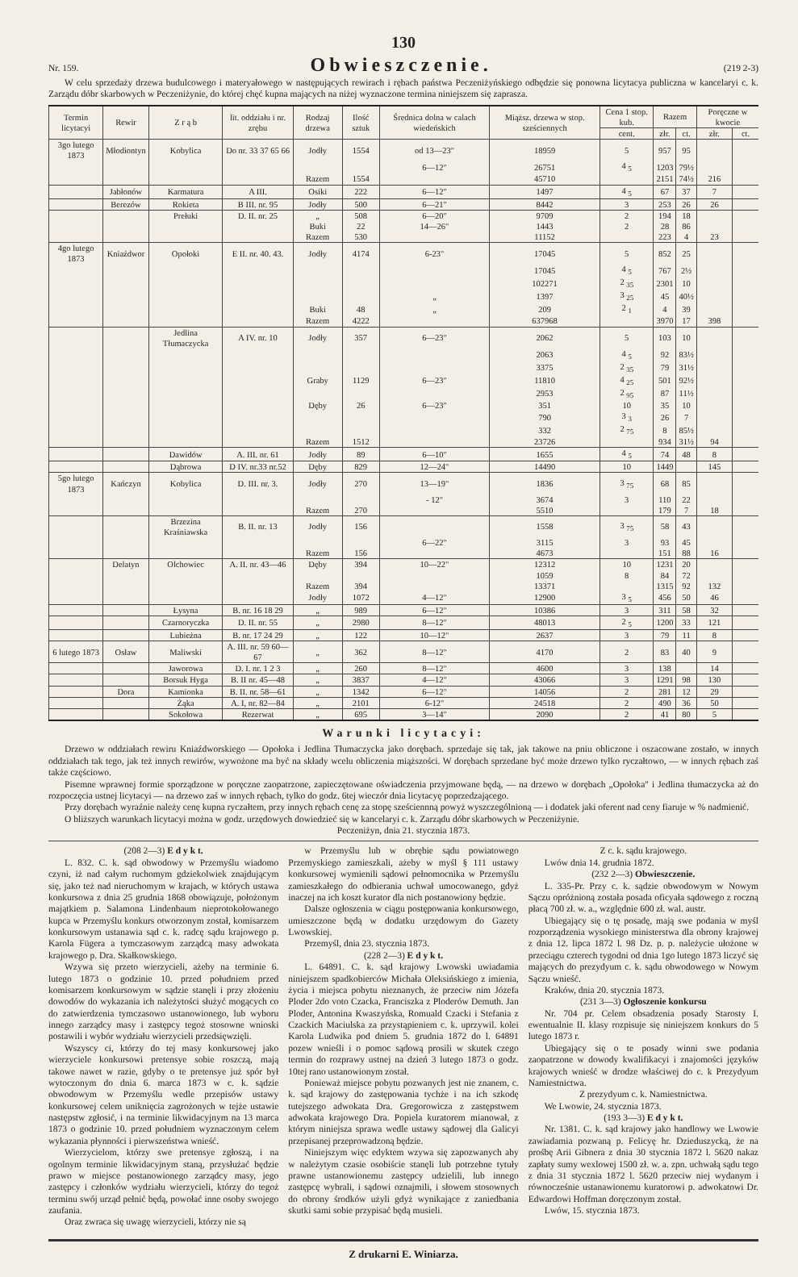130
Nr. 159. Obwieszczenie. (219 2-3)
W celu sprzedaży drzewa budulcowego i materyałowego w następujących rewirach i rębach państwa Peczeniżyńskiego odbędzie się ponowna licytacya publiczna w kancelaryi c. k. Zarządu dóbr skarbowych w Peczeniżynie, do której chęć kupna mających na niżej wyznaczone termina niniejszem się zaprasza.
| Termin licytacyi | Rewir | Z r ą b | lit. oddziału i nr. zrębu | Rodzaj drzewa | Ilość sztuk | Średnica dolna w calach wiedeńskich | Miąższ. drzewa w stop. sześciennych | Cena 1 stop. kub. | Razem | | Poręczne w kwocie | |
| --- | --- | --- | --- | --- | --- | --- | --- | --- | --- | --- | --- | --- |
| | | | | | | | | cent. | złr. | ct. | złr. | ct. |
| 3go lutego 1873 | Młodiontyn | Kobylica | Do nr. 33 37 65 66 | Jodły | 1554 | od 13—23" | 18959 | 5 | 957 | 95 | | |
| | | | | | | 6—12" | 26751 | 4 <sub>5</sub> | 1203 | 79½ | | |
| | | | | Razem | 1554 | | 45710 | | 2151 | 74½ | 216 | |
| | Jabłonów | Karmatura | A III. | Osiki | 222 | 6—12" | 1497 | 4 <sub>5</sub> | 67 | 37 | 7 | |
| | Berezów | Rokieta | B III. nr. 95 | Jodły | 500 | 6—21" | 8442 | 3 | 253 | 26 | 26 | |
| | | Prełuki | D. II. nr. 25 | „ | 508 | 6—20" | 9709 | 2 | 194 | 18 | | |
| | | | | Buki | 22 | 14—26" | 1443 | 2 | 28 | 86 | | |
| | | | | Razem | 530 | | 11152 | | 223 | 4 | 23 | |
| 4go lutego 1873 | Kniaźdwor | Opołoki | E II. nr. 40. 43. | Jodły | 4174 | 6-23" | 17045 | 5 | 852 | 25 | | |
| | | | | | | | 17045 | 4 <sub>5</sub> | 767 | 2½ | | |
| | | | | | | | 102271 | 2 <sub>35</sub> | 2301 | 10 | | |
| | | | | | | „ | 1397 | 3 <sub>25</sub> | 45 | 40½ | | |
| | | | | Buki | 48 | „ | 209 | 2 <sub>1</sub> | 4 | 39 | | |
| | | | | Razem | 4222 | | 637968 | | 3970 | 17 | 398 | |
| | | Jedlina Tłumaczycka | A IV. nr. 10 | Jodły | 357 | 6—23" | 2062 | 5 | 103 | 10 | | |
| | | | | | | | 2063 | 4 <sub>5</sub> | 92 | 83½ | | |
| | | | | | | | 3375 | 2 <sub>35</sub> | 79 | 31½ | | |
| | | | | Graby | 1129 | 6—23" | 11810 | 4 <sub>25</sub> | 501 | 92½ | | |
| | | | | | | | 2953 | 2 <sub>95</sub> | 87 | 11½ | | |
| | | | | Dęby | 26 | 6—23" | 351 | 10 | 35 | 10 | | |
| | | | | | | | 790 | 3 <sub>3</sub> | 26 | 7 | | |
| | | | | | | | 332 | 2 <sub>75</sub> | 8 | 85½ | | |
| | | | | Razem | 1512 | | 23726 | | 934 | 31½ | 94 | |
| | | Dawidów | A. III. nr. 61 | Jodły | 89 | 6—10" | 1655 | 4 <sub>5</sub> | 74 | 48 | 8 | |
| | | Dąbrowa | D IV. nr.33 nr.52 | Dęby | 829 | 12—24" | 14490 | 10 | 1449 | | 145 | |
| 5go lutego 1873 | Kańczyn | Kobylica | D. III. nr. 3. | Jodły | 270 | 13—19" | 1836 | 3 <sub>75</sub> | 68 | 85 | | |
| | | | | | | - 12" | 3674 | 3 | 110 | 22 | | |
| | | | | Razem | 270 | | 5510 | | 179 | 7 | 18 | |
| | | Brzezina Kraśniawska | B. II. nr. 13 | Jodły | 156 | | 1558 | 3 <sub>75</sub> | 58 | 43 | | |
| | | | | | | 6—22" | 3115 | 3 | 93 | 45 | | |
| | | | | Razem | 156 | | 4673 | | 151 | 88 | 16 | |
| | Delatyn | Olchowiec | A. II. nr. 43—46 | Dęby | 394 | 10—22" | 12312 | 10 | 1231 | 20 | | |
| | | | | | | | 1059 | 8 | 84 | 72 | | |
| | | | | Razem | 394 | | 13371 | | 1315 | 92 | 132 | |
| | | | | Jodły | 1072 | 4—12" | 12900 | 3 <sub>5</sub> | 456 | 50 | 46 | |
| | | Łysyna | B. nr. 16 18 29 | „ | 989 | 6—12" | 10386 | 3 | 311 | 58 | 32 | |
| | | Czarnoryczka | D. II. nr. 55 | „ | 2980 | 8—12" | 48013 | 2 <sub>5</sub> | 1200 | 33 | 121 | |
| | | Lubieżna | B. nr. 17 24 29 | „ | 122 | 10—12" | 2637 | 3 | 79 | 11 | 8 | |
| 6 lutego 1873 | Osław | Maliwski | A. III. nr. 59 60—67 | „ | 362 | 8—12" | 4170 | 2 | 83 | 40 | 9 | |
| | | Jaworowa | D. I. nr. 1 2 3 | „ | 260 | 8—12" | 4600 | 3 | 138 | | 14 | |
| | | Borsuk Hyga | B. II nr. 45—48 | „ | 3837 | 4—12" | 43066 | 3 | 1291 | 98 | 130 | |
| | Dora | Kamionka | B. II. nr. 58—61 | „ | 1342 | 6—12" | 14056 | 2 | 281 | 12 | 29 | |
| | | Żąka | A. I, nr. 82—84 | „ | 2101 | 6-12" | 24518 | 2 | 490 | 36 | 50 | |
| | | Sokołowa | Rezerwat | „ | 695 | 3—14" | 2090 | 2 | 41 | 80 | 5 | |
Warunki licytacyi:
Drzewo w oddziałach rewiru Kniaźdworskiego — Opołoka i Jedlina Tłumaczycka jako dorębach. sprzedaje się tak, jak takowe na pniu obliczone i oszacowane zostało, w innych oddziałach tak tego, jak też innych rewirów, wywożone ma być na składy wcelu obliczenia miąższości. W dorębach sprzedane być może drzewo tylko ryczałtowo, — w innych rębach zaś także częściowo.
Pisemne wprawnej formie sporządzone w poręczne zaopatrzone, zapieczętowane oświadczenia przyjmowane będą, — na drzewo w dorębach „Opołoka" i Jedlina tłumaczycka aż do rozpoczęcia ustnej licytacyi — na drzewo zaś w innych rębach, tylko do godz. 6tej wieczór dnia licytacyę poprzedzającego.
Przy dorębach wyraźnie należy cenę kupna ryczałtem, przy innych rębach cenę za stopę sześciennną powyż wyszczególnioną — i dodatek jaki oferent nad ceny fiaruje w % nadmienić.
O bliższych warunkach licytacyi można w godz. urzędowych dowiedzieć się w kancelaryi c. k. Zarządu dóbr skarbowych w Peczeniżynie.
Peczeniżyn, dnia 21. stycznia 1873.
(208 2—3) E d y k t.
L. 832. C. k. sąd obwodowy w Przemyślu wiadomo czyni, iż nad całym ruchomym gdziekolwiek znajdującym się, jako też nad nieruchomym w krajach, w których ustawa konkursowa z dnia 25 grudnia 1868 obowiązuje, położonym majątkiem p. Salamona Lindenbaum nieprotokołowanego kupca w Przemyślu konkurs otworzonym został, komisarzem konkursowym ustanawia sąd c. k. radcę sądu krajowego p. Karola Fügera a tymczasowym zarządcą masy adwokata krajowego p. Dra. Skałkowskiego.
Wzywa się przeto wierzycieli, ażeby na terminie 6. lutego 1873 o godzinie 10. przed południem przed komisarzem konkursowym w sądzie stanęli i przy złożeniu dowodów do wykazania ich należytości służyć mogących co do zatwierdzenia tymczasowo ustanowionego, lub wyboru innego zarządcy masy i zastępcy tegoż stosowne wnioski postawili i wybór wydziału wierzycieli przedsięwzięli.
Wszyscy ci, którzy do tej masy konkursowej jako wierzyciele konkursowi pretensye sobie roszczą, mają takowe nawet w razie, gdyby o te pretensye już spór był wytoczonym do dnia 6. marca 1873 w c. k. sądzie obwodowym w Przemyślu wedle przepisów ustawy konkursowej celem uniknięcia zagrożonych w tejże ustawie następstw zgłosić, i na terminie likwidacyjnym na 13 marca 1873 o godzinie 10. przed południem wyznaczonym celem wykazania płynności i pierwszeństwa wnieść.
Wierzycielom, którzy swe pretensye zgłoszą, i na ogolnym terminie likwidacyjnym staną, przysłużać będzie prawo w miejsce postanowionego zarządcy masy, jego zastępcy i członków wydziału wierzycieli, którzy do tegoż terminu swój urząd pełnić będą, powołać inne osoby swojego zaufania.
Oraz zwraca się uwagę wierzycieli, którzy nie są
w Przemyślu lub w obrębie sądu powiatowego Przemyskiego zamieszkali, ażeby w myśl § 111 ustawy konkursowej wymienili sądowi pełnomocnika w Przemyślu zamieszkałego do odbierania uchwał umocowanego, gdyż inaczej na ich koszt kurator dla nich postanowiony będzie.
Dalsze ogłoszenia w ciągu postępowania konkursowego, umieszczone będą w dodatku urzędowym do Gazety Lwowskiej.
Przemyśl, dnia 23. stycznia 1873.
(228 2—3) E d y k t.
L. 64891. C. k. sąd krajowy Lwowski uwiadamia niniejszem spadkobierców Michała Oleksińskiego z imienia, życia i miejsca pobytu nieznanych, że przeciw nim Józefa Ploder 2do voto Czacka, Franciszka z Ploderów Demuth. Jan Ploder, Antonina Kwaszyńska, Romuald Czacki i Stefania z Czackich Maciulska za przystąpieniem c. k. uprzywil. kolei Karola Ludwika pod dniem 5. grudnia 1872 do l. 64891 pozew wnieśli i o pomoc sądową prosili w skutek czego termin do rozprawy ustnej na dzień 3 lutego 1873 o godz. 10tej rano ustanowionym został.
Ponieważ miejsce pobytu pozwanych jest nie znanem, c. k. sąd krajowy do zastępowania tychże i na ich szkodę tutejszego adwokata Dra. Gregorowicza z zastępstwem adwokata krajowego Dra. Popiela kuratorem mianował, z którym niniejsza sprawa wedle ustawy sądowej dla Galicyi przepisanej przeprowadzoną będzie.
Niniejszym więc edyktem wzywa się zapozwanych aby w należytym czasie osobiście stanęli lub potrzebne tytuły prawne ustanowionemu zastępcy udzielili, lub innego zastępcę wybrali, i sądowi oznajmili, i słowem stosownych do obrony środków użyli gdyż wynikające z zaniedbania skutki sami sobie przypisać będą musieli.
Z c. k. sądu krajowego.
Lwów dnia 14. grudnia 1872.
(232 2—3) Obwieszczenie.
L. 335-Pr. Przy c. k. sądzie obwodowym w Nowym Sączu opróżnioną została posada oficyała sądowego z roczną płacą 700 zł. w. a., względnie 600 zł. wal. austr.
Ubiegający się o tę posadę, mają swe podania w myśl rozporządzenia wysokiego ministerstwa dla obrony krajowej z dnia 12. lipca 1872 l. 98 Dz. p. p. należycie ułożone w przeciągu czterech tygodni od dnia 1go lutego 1873 liczyć się mających do prezydyum c. k. sądu obwodowego w Nowym Sączu wnieść.
Kraków, dnia 20. stycznia 1873.
(231 3—3) Ogłoszenie konkursu
Nr. 704 pr. Celem obsadzenia posady Starosty I. ewentualnie II. klasy rozpisuje się niniejszem konkurs do 5 lutego 1873 r.
Ubiegający się o te posady winni swe podania zaopatrzone w dowody kwalifikacyi i znajomości języków krajowych wnieść w drodze właściwej do c. k Prezydyum Namiestnictwa.
Z prezydyum c. k. Namiestnictwa.
We Lwowie, 24. stycznia 1873.
(193 3—3) E d y k t.
Nr. 1381. C. k. sąd krajowy jako handlowy we Lwowie zawiadamia pozwaną p. Felicyę hr. Dzieduszycką, że na prośbę Arii Gibnera z dnia 30 stycznia 1872 l. 5620 nakaz zapłaty sumy wexlowej 1500 zł. w. a. zpn. uchwałą sądu tego z dnia 31 stycznia 1872 l. 5620 przeciw niej wydanym i równocześnie ustanawionemu kuratorowi p. adwokatowi Dr. Edwardowi Hoffman doręczonym został.
Lwów, 15. stycznia 1873.
Z drukarni E. Winiarza.